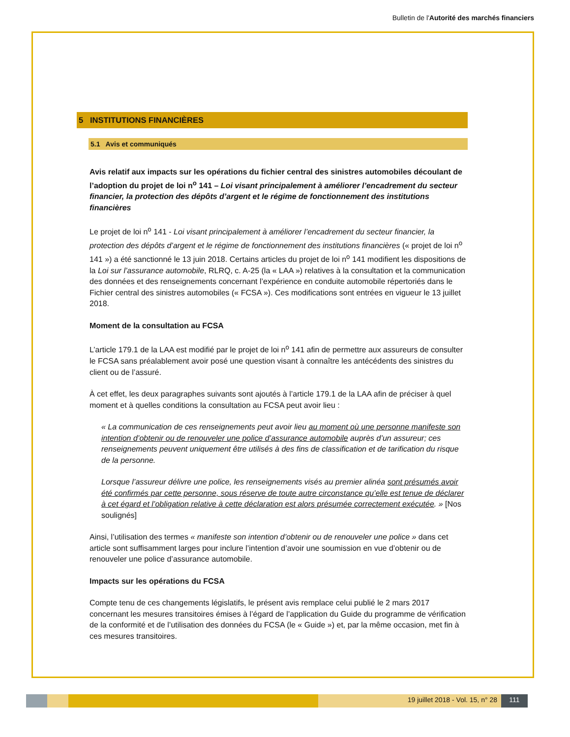Bulletin de l'Autorité des marchés financiers
5 INSTITUTIONS FINANCIÈRES
5.1 Avis et communiqués
Avis relatif aux impacts sur les opérations du fichier central des sinistres automobiles découlant de l’adoption du projet de loi n<sup>o</sup> 141 – Loi visant principalement à améliorer l’encadrement du secteur financier, la protection des dépôts d’argent et le régime de fonctionnement des institutions financières
Le projet de loi n<sup>o</sup> 141 - Loi visant principalement à améliorer l’encadrement du secteur financier, la protection des dépôts d’argent et le régime de fonctionnement des institutions financières (« projet de loi n<sup>o</sup> 141 ») a été sanctionné le 13 juin 2018. Certains articles du projet de loi n<sup>o</sup> 141 modifient les dispositions de la Loi sur l’assurance automobile, RLRQ, c. A-25 (la « LAA ») relatives à la consultation et la communication des données et des renseignements concernant l’expérience en conduite automobile répertoriés dans le Fichier central des sinistres automobiles (« FCSA »). Ces modifications sont entrées en vigueur le 13 juillet 2018.
Moment de la consultation au FCSA
L’article 179.1 de la LAA est modifié par le projet de loi n<sup>o</sup> 141 afin de permettre aux assureurs de consulter le FCSA sans préalablement avoir posé une question visant à connaître les antécédents des sinistres du client ou de l’assuré.
À cet effet, les deux paragraphes suivants sont ajoutés à l’article 179.1 de la LAA afin de préciser à quel moment et à quelles conditions la consultation au FCSA peut avoir lieu :
« La communication de ces renseignements peut avoir lieu au moment où une personne manifeste son intention d’obtenir ou de renouveler une police d’assurance automobile auprès d’un assureur; ces renseignements peuvent uniquement être utilisés à des fins de classification et de tarification du risque de la personne.
Lorsque l’assureur délivre une police, les renseignements visés au premier alinéa sont présumés avoir été confirmés par cette personne, sous réserve de toute autre circonstance qu’elle est tenue de déclarer à cet égard et l’obligation relative à cette déclaration est alors présumée correctement exécutée. » [Nos soulignés]
Ainsi, l’utilisation des termes « manifeste son intention d’obtenir ou de renouveler une police » dans cet article sont suffisamment larges pour inclure l’intention d’avoir une soumission en vue d’obtenir ou de renouveler une police d’assurance automobile.
Impacts sur les opérations du FCSA
Compte tenu de ces changements législatifs, le présent avis remplace celui publié le 2 mars 2017 concernant les mesures transitoires émises à l’égard de l’application du Guide du programme de vérification de la conformité et de l’utilisation des données du FCSA (le « Guide ») et, par la même occasion, met fin à ces mesures transitoires.
19 juillet 2018 - Vol. 15, n° 28
111